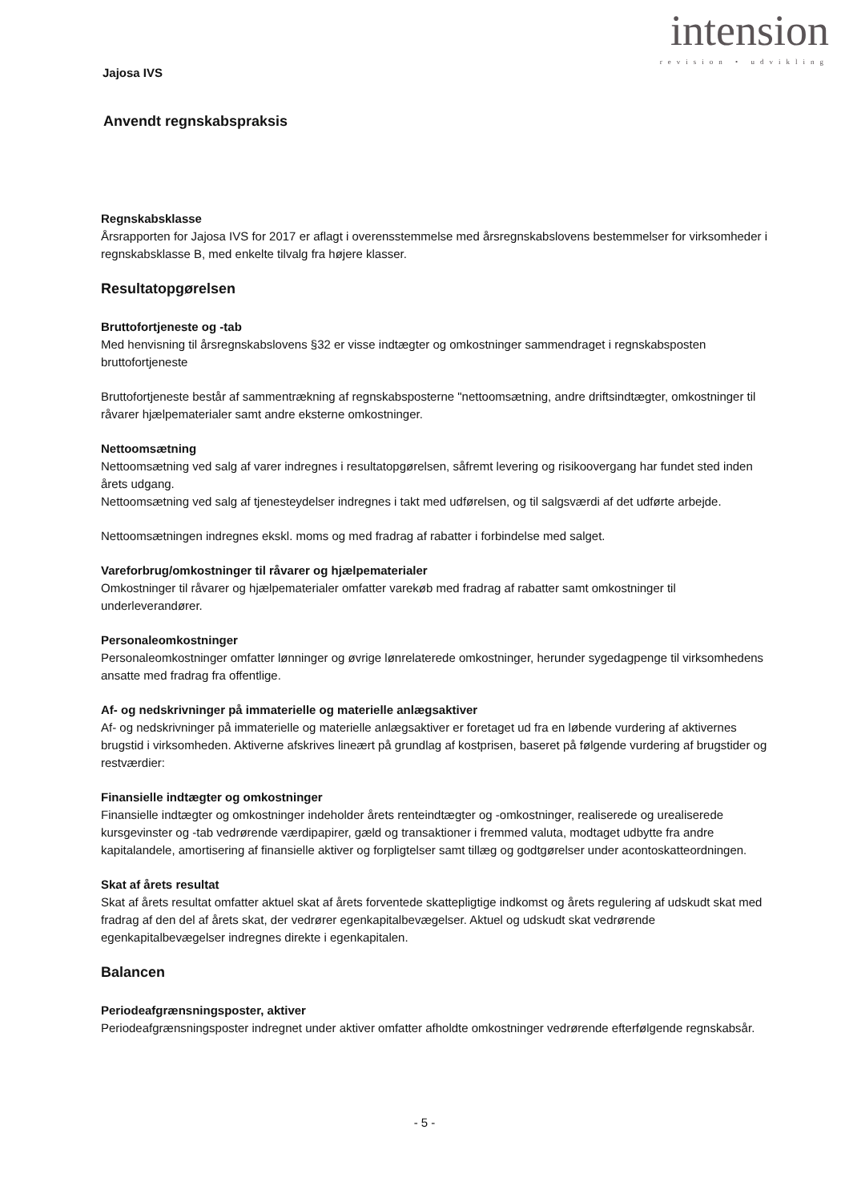intension
revision • udvikling
Jajosa IVS
Anvendt regnskabspraksis
Regnskabsklasse
Årsrapporten for Jajosa IVS for 2017 er aflagt i overensstemmelse med årsregnskabslovens bestemmelser for virksomheder i regnskabsklasse B, med enkelte tilvalg fra højere klasser.
Resultatopgørelsen
Bruttofortjeneste og -tab
Med henvisning til årsregnskabslovens §32 er visse indtægter og omkostninger sammendraget i regnskabsposten bruttofortjeneste
Bruttofortjeneste består af sammentrækning af regnskabsposterne "nettoomsætning, andre driftsindtægter, omkostninger til råvarer hjælpematerialer samt andre eksterne omkostninger.
Nettoomsætning
Nettoomsætning ved salg af varer indregnes i resultatopgørelsen, såfremt levering og risikoovergang har fundet sted inden årets udgang.
Nettoomsætning ved salg af tjenesteydelser indregnes i takt med udførelsen, og til salgsværdi af det udførte arbejde.
Nettoomsætningen indregnes ekskl. moms og med fradrag af rabatter i forbindelse med salget.
Vareforbrug/omkostninger til råvarer og hjælpematerialer
Omkostninger til råvarer og hjælpematerialer omfatter varekøb med fradrag af rabatter samt omkostninger til underleverandører.
Personaleomkostninger
Personaleomkostninger omfatter lønninger og øvrige lønrelaterede omkostninger, herunder sygedagpenge til virksomhedens ansatte med fradrag fra offentlige.
Af- og nedskrivninger på immaterielle og materielle anlægsaktiver
Af- og nedskrivninger på immaterielle og materielle anlægsaktiver er foretaget ud fra en løbende vurdering af aktivernes brugstid i virksomheden. Aktiverne afskrives lineært på grundlag af kostprisen, baseret på følgende vurdering af brugstider og restværdier:
Finansielle indtægter og omkostninger
Finansielle indtægter og omkostninger indeholder årets renteindtægter og -omkostninger, realiserede og urealiserede kursgevinster og -tab vedrørende værdipapirer, gæld og transaktioner i fremmed valuta, modtaget udbytte fra andre kapitalandele, amortisering af finansielle aktiver og forpligtelser samt tillæg og godtgørelser under acontoskatteordningen.
Skat af årets resultat
Skat af årets resultat omfatter aktuel skat af årets forventede skattepligtige indkomst og årets regulering af udskudt skat med fradrag af den del af årets skat, der vedrører egenkapitalbevægelser. Aktuel og udskudt skat vedrørende egenkapitalbevægelser indregnes direkte i egenkapitalen.
Balancen
Periodeafgrænsningsposter, aktiver
Periodeafgrænsningsposter indregnet under aktiver omfatter afholdte omkostninger vedrørende efterfølgende regnskabsår.
- 5 -